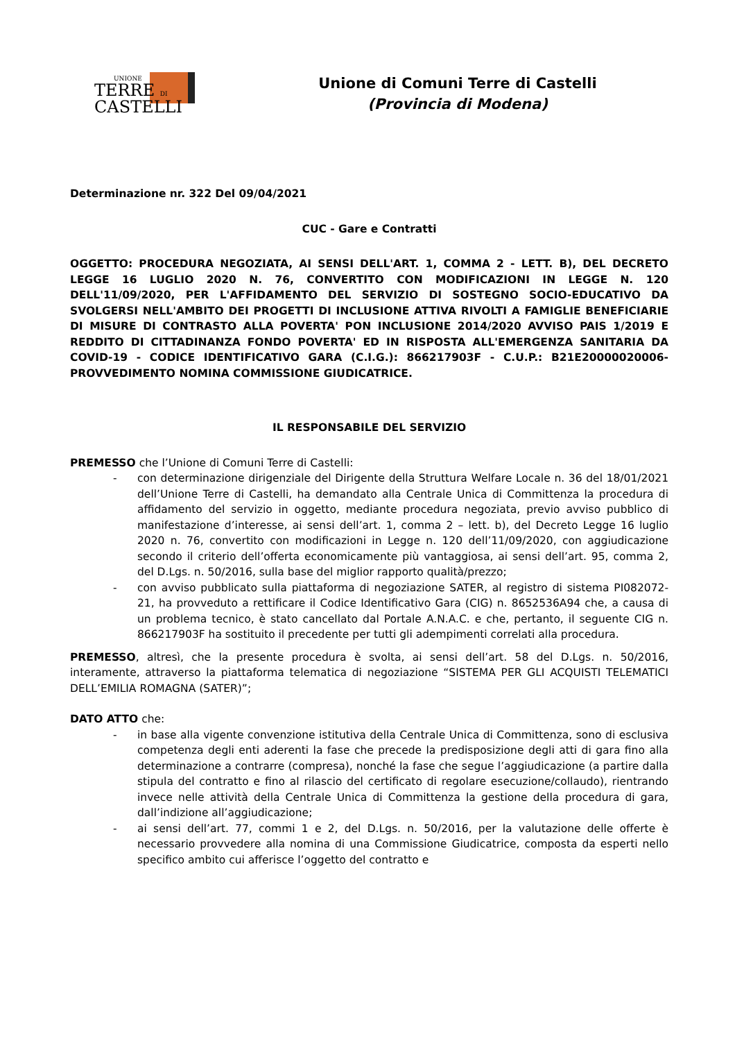UNIONE
TERRE DI
CASTELLI
Unione di Comuni Terre di Castelli
(Provincia di Modena)
Determinazione nr. 322 Del 09/04/2021
CUC - Gare e Contratti
OGGETTO: PROCEDURA NEGOZIATA, AI SENSI DELL'ART. 1, COMMA 2 - LETT. B), DEL DECRETO LEGGE 16 LUGLIO 2020 N. 76, CONVERTITO CON MODIFICAZIONI IN LEGGE N. 120 DELL'11/09/2020, PER L'AFFIDAMENTO DEL SERVIZIO DI SOSTEGNO SOCIO-EDUCATIVO DA SVOLGERSI NELL'AMBITO DEI PROGETTI DI INCLUSIONE ATTIVA RIVOLTI A FAMIGLIE BENEFICIARIE DI MISURE DI CONTRASTO ALLA POVERTA' PON INCLUSIONE 2014/2020 AVVISO PAIS 1/2019 E REDDITO DI CITTADINANZA FONDO POVERTA' ED IN RISPOSTA ALL'EMERGENZA SANITARIA DA COVID-19 - CODICE IDENTIFICATIVO GARA (C.I.G.): 866217903F - C.U.P.: B21E20000020006- PROVVEDIMENTO NOMINA COMMISSIONE GIUDICATRICE.
IL RESPONSABILE DEL SERVIZIO
PREMESSO che l’Unione di Comuni Terre di Castelli:
- con determinazione dirigenziale del Dirigente della Struttura Welfare Locale n. 36 del 18/01/2021 dell’Unione Terre di Castelli, ha demandato alla Centrale Unica di Committenza la procedura di affidamento del servizio in oggetto, mediante procedura negoziata, previo avviso pubblico di manifestazione d’interesse, ai sensi dell’art. 1, comma 2 – lett. b), del Decreto Legge 16 luglio 2020 n. 76, convertito con modificazioni in Legge n. 120 dell’11/09/2020, con aggiudicazione secondo il criterio dell’offerta economicamente più vantaggiosa, ai sensi dell’art. 95, comma 2, del D.Lgs. n. 50/2016, sulla base del miglior rapporto qualità/prezzo;
- con avviso pubblicato sulla piattaforma di negoziazione SATER, al registro di sistema PI082072-21, ha provveduto a rettificare il Codice Identificativo Gara (CIG) n. 8652536A94 che, a causa di un problema tecnico, è stato cancellato dal Portale A.N.A.C. e che, pertanto, il seguente CIG n. 866217903F ha sostituito il precedente per tutti gli adempimenti correlati alla procedura.
PREMESSO, altresì, che la presente procedura è svolta, ai sensi dell’art. 58 del D.Lgs. n. 50/2016, interamente, attraverso la piattaforma telematica di negoziazione “SISTEMA PER GLI ACQUISTI TELEMATICI DELL’EMILIA ROMAGNA (SATER)”;
DATO ATTO che:
- in base alla vigente convenzione istitutiva della Centrale Unica di Committenza, sono di esclusiva competenza degli enti aderenti la fase che precede la predisposizione degli atti di gara fino alla determinazione a contrarre (compresa), nonché la fase che segue l’aggiudicazione (a partire dalla stipula del contratto e fino al rilascio del certificato di regolare esecuzione/collaudo), rientrando invece nelle attività della Centrale Unica di Committenza la gestione della procedura di gara, dall’indizione all’aggiudicazione;
- ai sensi dell’art. 77, commi 1 e 2, del D.Lgs. n. 50/2016, per la valutazione delle offerte è necessario provvedere alla nomina di una Commissione Giudicatrice, composta da esperti nello specifico ambito cui afferisce l’oggetto del contratto e